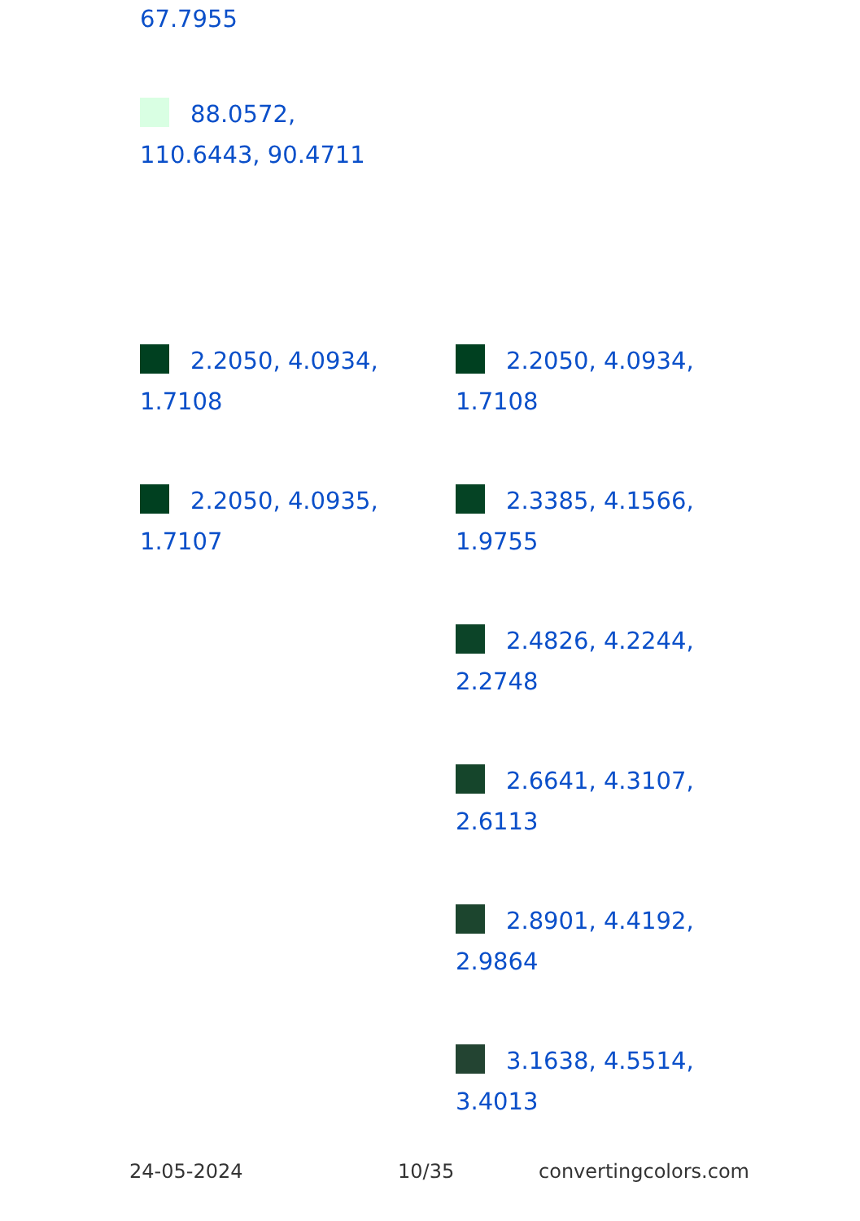67.7955
88.0572, 110.6443, 90.4711
2.2050, 4.0934, 1.7108
2.2050, 4.0935, 1.7107
2.2050, 4.0934, 1.7108
2.3385, 4.1566, 1.9755
2.4826, 4.2244, 2.2748
2.6641, 4.3107, 2.6113
2.8901, 4.4192, 2.9864
3.1638, 4.5514, 3.4013
24-05-2024 10/35 convertingcolors.com